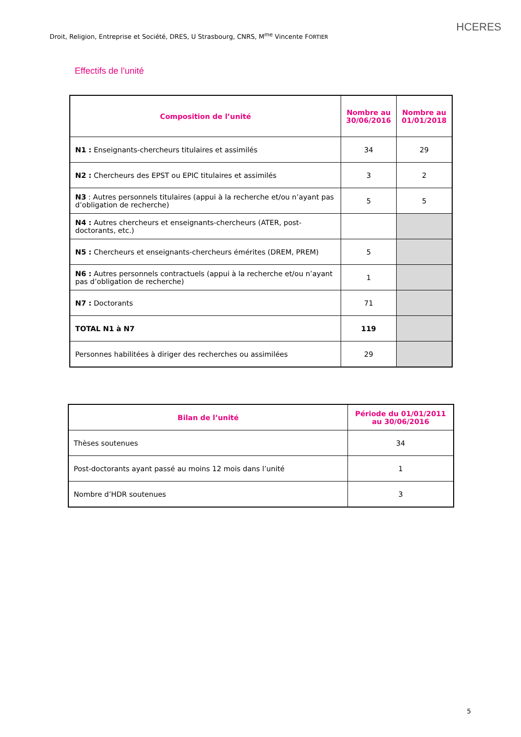Droit, Religion, Entreprise et Société, DRES, U Strasbourg, CNRS, M<sup>me</sup> Vincente FORTIER
HCERES
Effectifs de l’unité
| Composition de l’unité | Nombre au 30/06/2016 | Nombre au 01/01/2018 |
| --- | --- | --- |
| N1 : Enseignants-chercheurs titulaires et assimilés | 34 | 29 |
| N2 : Chercheurs des EPST ou EPIC titulaires et assimilés | 3 | 2 |
| N3 : Autres personnels titulaires (appui à la recherche et/ou n’ayant pas d’obligation de recherche) | 5 | 5 |
| N4 : Autres chercheurs et enseignants-chercheurs (ATER, post-doctorants, etc.) | | |
| N5 : Chercheurs et enseignants-chercheurs émérites (DREM, PREM) | 5 | |
| N6 : Autres personnels contractuels (appui à la recherche et/ou n’ayant pas d’obligation de recherche) | 1 | |
| N7 : Doctorants | 71 | |
| TOTAL N1 à N7 | 119 | |
| Personnes habilitées à diriger des recherches ou assimilées | 29 | |
| Bilan de l’unité | Période du 01/01/2011 au 30/06/2016 |
| --- | --- |
| Thèses soutenues | 34 |
| Post-doctorants ayant passé au moins 12 mois dans l’unité | 1 |
| Nombre d’HDR soutenues | 3 |
5